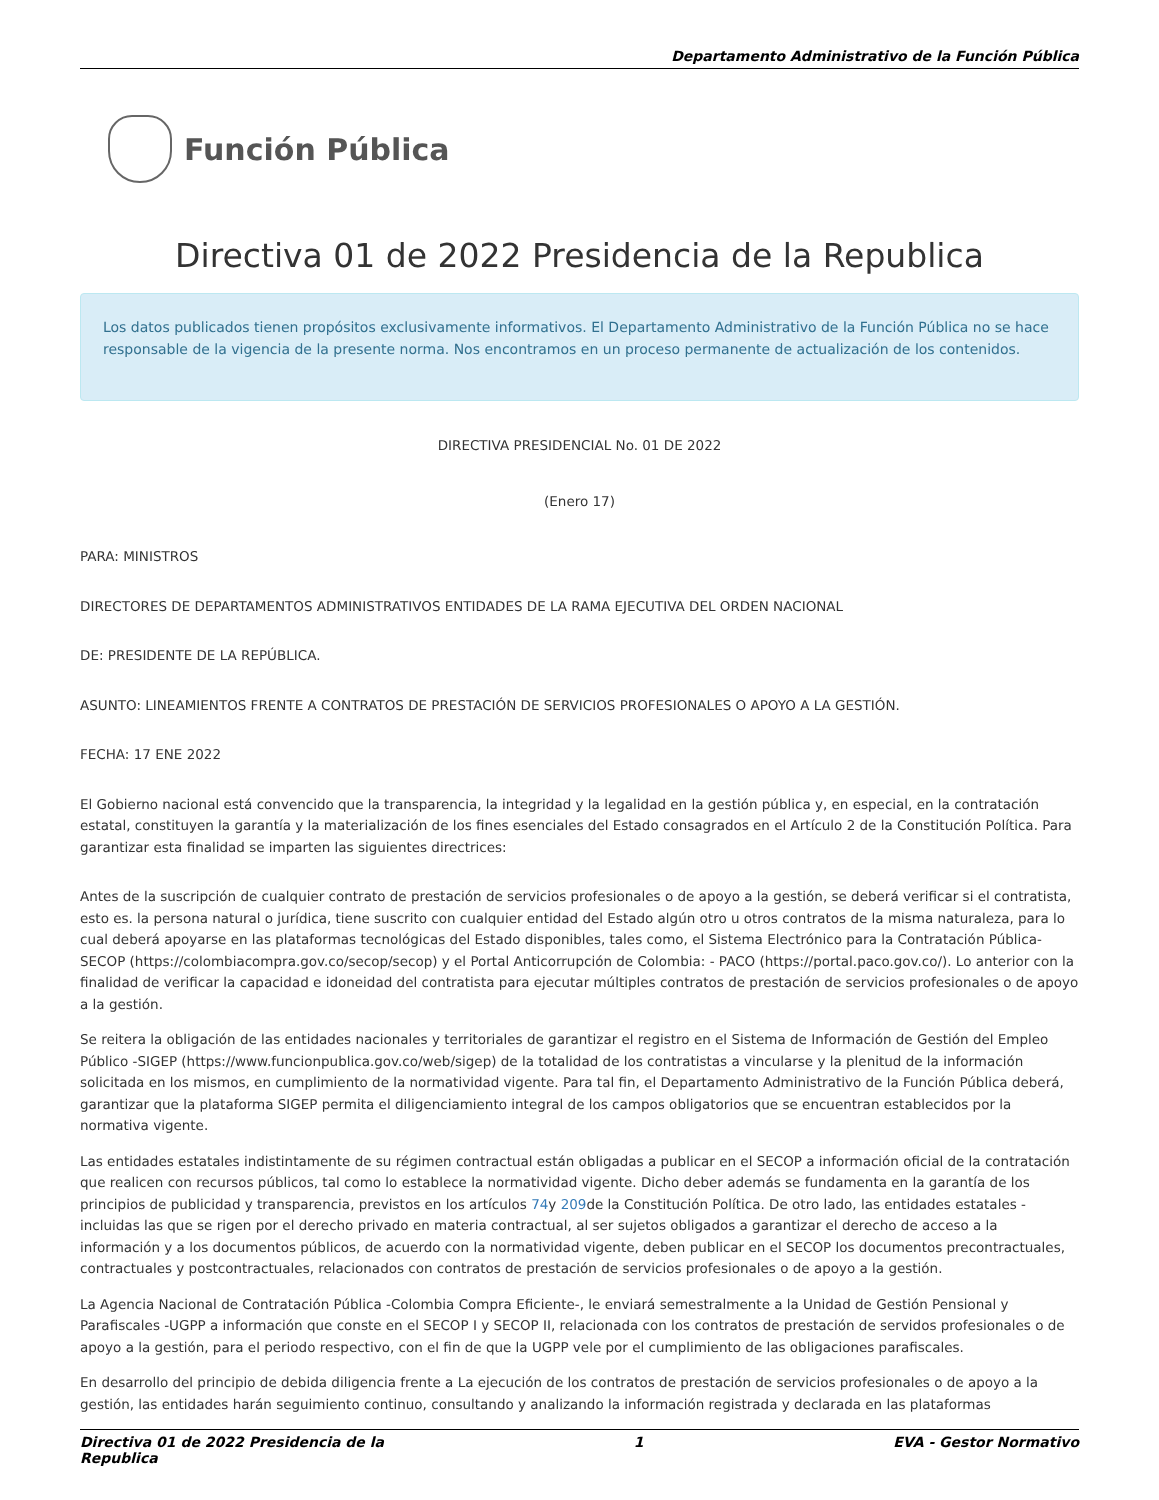Departamento Administrativo de la Función Pública
Función Pública
Directiva 01 de 2022 Presidencia de la Republica
Los datos publicados tienen propósitos exclusivamente informativos. El Departamento Administrativo de la Función Pública no se hace responsable de la vigencia de la presente norma. Nos encontramos en un proceso permanente de actualización de los contenidos.
DIRECTIVA PRESIDENCIAL No. 01 DE 2022
(Enero 17)
PARA: MINISTROS
DIRECTORES DE DEPARTAMENTOS ADMINISTRATIVOS ENTIDADES DE LA RAMA EJECUTIVA DEL ORDEN NACIONAL
DE: PRESIDENTE DE LA REPÚBLICA.
ASUNTO: LINEAMIENTOS FRENTE A CONTRATOS DE PRESTACIÓN DE SERVICIOS PROFESIONALES O APOYO A LA GESTIÓN.
FECHA: 17 ENE 2022
El Gobierno nacional está convencido que la transparencia, la integridad y la legalidad en la gestión pública y, en especial, en la contratación estatal, constituyen la garantía y la materialización de los fines esenciales del Estado consagrados en el Artículo 2 de la Constitución Política. Para garantizar esta finalidad se imparten las siguientes directrices:
Antes de la suscripción de cualquier contrato de prestación de servicios profesionales o de apoyo a la gestión, se deberá verificar si el contratista, esto es. la persona natural o jurídica, tiene suscrito con cualquier entidad del Estado algún otro u otros contratos de la misma naturaleza, para lo cual deberá apoyarse en las plataformas tecnológicas del Estado disponibles, tales como, el Sistema Electrónico para la Contratación Pública-SECOP (https://colombiacompra.gov.co/secop/secop) y el Portal Anticorrupción de Colombia: - PACO (https://portal.paco.gov.co/). Lo anterior con la finalidad de verificar la capacidad e idoneidad del contratista para ejecutar múltiples contratos de prestación de servicios profesionales o de apoyo a la gestión.
Se reitera la obligación de las entidades nacionales y territoriales de garantizar el registro en el Sistema de Información de Gestión del Empleo Público -SIGEP (https://www.funcionpublica.gov.co/web/sigep) de la totalidad de los contratistas a vincularse y la plenitud de la información solicitada en los mismos, en cumplimiento de la normatividad vigente. Para tal fin, el Departamento Administrativo de la Función Pública deberá, garantizar que la plataforma SIGEP permita el diligenciamiento integral de los campos obligatorios que se encuentran establecidos por la normativa vigente.
Las entidades estatales indistintamente de su régimen contractual están obligadas a publicar en el SECOP a información oficial de la contratación que realicen con recursos públicos, tal como lo establece la normatividad vigente. Dicho deber además se fundamenta en la garantía de los principios de publicidad y transparencia, previstos en los artículos 74y 209de la Constitución Política. De otro lado, las entidades estatales -incluidas las que se rigen por el derecho privado en materia contractual, al ser sujetos obligados a garantizar el derecho de acceso a la información y a los documentos públicos, de acuerdo con la normatividad vigente, deben publicar en el SECOP los documentos precontractuales, contractuales y postcontractuales, relacionados con contratos de prestación de servicios profesionales o de apoyo a la gestión.
La Agencia Nacional de Contratación Pública -Colombia Compra Eficiente-, le enviará semestralmente a la Unidad de Gestión Pensional y Parafiscales -UGPP a información que conste en el SECOP I y SECOP II, relacionada con los contratos de prestación de servidos profesionales o de apoyo a la gestión, para el periodo respectivo, con el fin de que la UGPP vele por el cumplimiento de las obligaciones parafiscales.
En desarrollo del principio de debida diligencia frente a La ejecución de los contratos de prestación de servicios profesionales o de apoyo a la gestión, las entidades harán seguimiento continuo, consultando y analizando la información registrada y declarada en las plataformas
Directiva 01 de 2022 Presidencia de la
Republica 1 EVA - Gestor Normativo